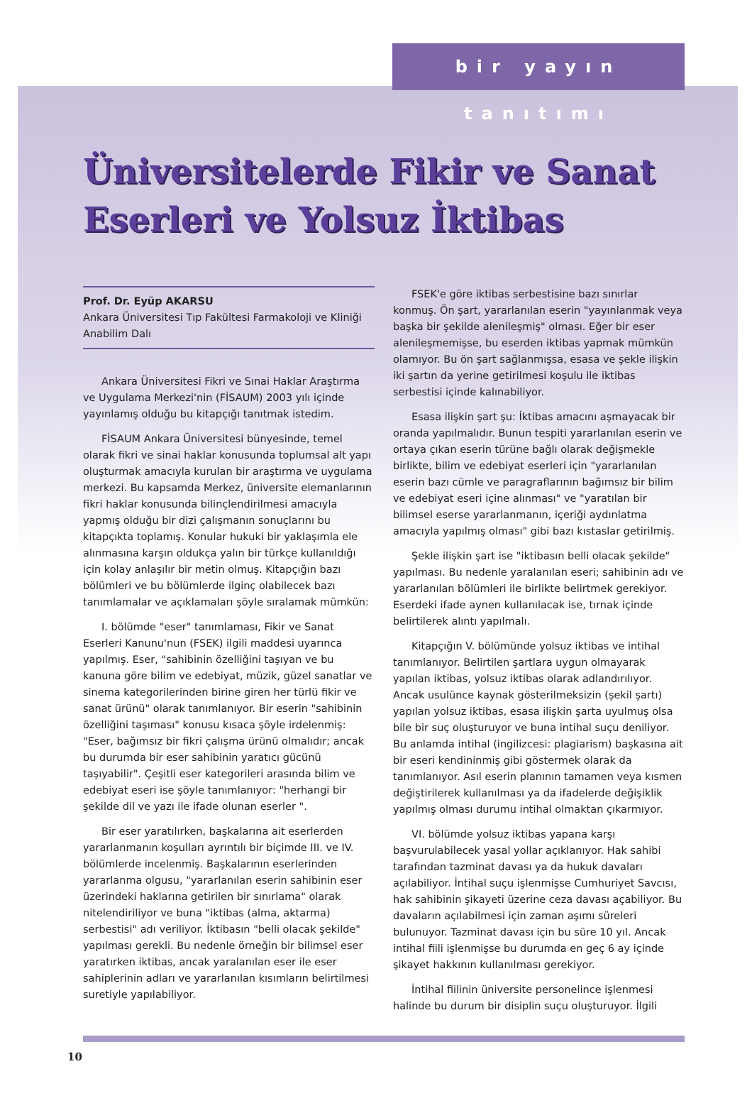bir yayın tanıtımı
Üniversitelerde Fikir ve Sanat Eserleri ve Yolsuz İktibas
Prof. Dr. Eyüp AKARSU
Ankara Üniversitesi Tıp Fakültesi Farmakoloji ve Kliniği Anabilim Dalı
Ankara Üniversitesi Fikri ve Sınai Haklar Araştırma ve Uygulama Merkezi'nin (FİSAUM) 2003 yılı içinde yayınlamış olduğu bu kitapçığı tanıtmak istedim.
FİSAUM Ankara Üniversitesi bünyesinde, temel olarak fikri ve sinai haklar konusunda toplumsal alt yapı oluşturmak amacıyla kurulan bir araştırma ve uygulama merkezi. Bu kapsamda Merkez, üniversite elemanlarının fikri haklar konusunda bilinçlendirilmesi amacıyla yapmış olduğu bir dizi çalışmanın sonuçlarını bu kitapçıkta toplamış. Konular hukuki bir yaklaşımla ele alınmasına karşın oldukça yalın bir türkçe kullanıldığı için kolay anlaşılır bir metin olmuş. Kitapçığın bazı bölümleri ve bu bölümlerde ilginç olabilecek bazı tanımlamalar ve açıklamaları şöyle sıralamak mümkün:
I. bölümde "eser" tanımlaması, Fikir ve Sanat Eserleri Kanunu'nun (FSEK) ilgili maddesi uyarınca yapılmış. Eser, "sahibinin özelliğini taşıyan ve bu kanuna göre bilim ve edebiyat, müzik, güzel sanatlar ve sinema kategorilerinden birine giren her türlü fikir ve sanat ürünü" olarak tanımlanıyor. Bir eserin "sahibinin özelliğini taşıması" konusu kısaca şöyle irdelenmiş: "Eser, bağımsız bir fikri çalışma ürünü olmalıdır; ancak bu durumda bir eser sahibinin yaratıcı gücünü taşıyabilir". Çeşitli eser kategorileri arasında bilim ve edebiyat eseri ise şöyle tanımlanıyor: "herhangi bir şekilde dil ve yazı ile ifade olunan eserler ".
Bir eser yaratılırken, başkalarına ait eserlerden yararlanmanın koşulları ayrıntılı bir biçimde III. ve IV. bölümlerde incelenmiş. Başkalarının eserlerinden yararlanma olgusu, "yararlanılan eserin sahibinin eser üzerindeki haklarına getirilen bir sınırlama" olarak nitelendiriliyor ve buna "iktibas (alma, aktarma) serbestisi" adı veriliyor. İktibasın "belli olacak şekilde" yapılması gerekli. Bu nedenle örneğin bir bilimsel eser yaratırken iktibas, ancak yaralanılan eser ile eser sahiplerinin adları ve yararlanılan kısımların belirtilmesi suretiyle yapılabiliyor.
FSEK'e göre iktibas serbestisine bazı sınırlar konmuş. Ön şart, yararlanılan eserin "yayınlanmak veya başka bir şekilde alenileşmiş" olması. Eğer bir eser alenileşmemişse, bu eserden iktibas yapmak mümkün olamıyor. Bu ön şart sağlanmışsa, esasa ve şekle ilişkin iki şartın da yerine getirilmesi koşulu ile iktibas serbestisi içinde kalınabiliyor.
Esasa ilişkin şart şu: İktibas amacını aşmayacak bir oranda yapılmalıdır. Bunun tespiti yararlanılan eserin ve ortaya çıkan eserin türüne bağlı olarak değişmekle birlikte, bilim ve edebiyat eserleri için "yararlanılan eserin bazı cümle ve paragraflarının bağımsız bir bilim ve edebiyat eseri içine alınması" ve "yaratılan bir bilimsel eserse yararlanmanın, içeriği aydınlatma amacıyla yapılmış olması" gibi bazı kıstaslar getirilmiş.
Şekle ilişkin şart ise "iktibasın belli olacak şekilde" yapılması. Bu nedenle yaralanılan eseri; sahibinin adı ve yararlanılan bölümleri ile birlikte belirtmek gerekiyor. Eserdeki ifade aynen kullanılacak ise, tırnak içinde belirtilerek alıntı yapılmalı.
Kitapçığın V. bölümünde yolsuz iktibas ve intihal tanımlanıyor. Belirtilen şartlara uygun olmayarak yapılan iktibas, yolsuz iktibas olarak adlandırılıyor. Ancak usulünce kaynak gösterilmeksizin (şekil şartı) yapılan yolsuz iktibas, esasa ilişkin şarta uyulmuş olsa bile bir suç oluşturuyor ve buna intihal suçu deniliyor. Bu anlamda intihal (ingilizcesi: plagiarism) başkasına ait bir eseri kendininmiş gibi göstermek olarak da tanımlanıyor. Asıl eserin planının tamamen veya kısmen değiştirilerek kullanılması ya da ifadelerde değişiklik yapılmış olması durumu intihal olmaktan çıkarmıyor.
VI. bölümde yolsuz iktibas yapana karşı başvurulabilecek yasal yollar açıklanıyor. Hak sahibi tarafından tazminat davası ya da hukuk davaları açılabiliyor. İntihal suçu işlenmişse Cumhuriyet Savcısı, hak sahibinin şikayeti üzerine ceza davası açabiliyor. Bu davaların açılabilmesi için zaman aşımı süreleri bulunuyor. Tazminat davası için bu süre 10 yıl. Ancak intihal fiili işlenmişse bu durumda en geç 6 ay içinde şikayet hakkının kullanılması gerekiyor.
İntihal fiilinin üniversite personelince işlenmesi halinde bu durum bir disiplin suçu oluşturuyor. İlgili
10